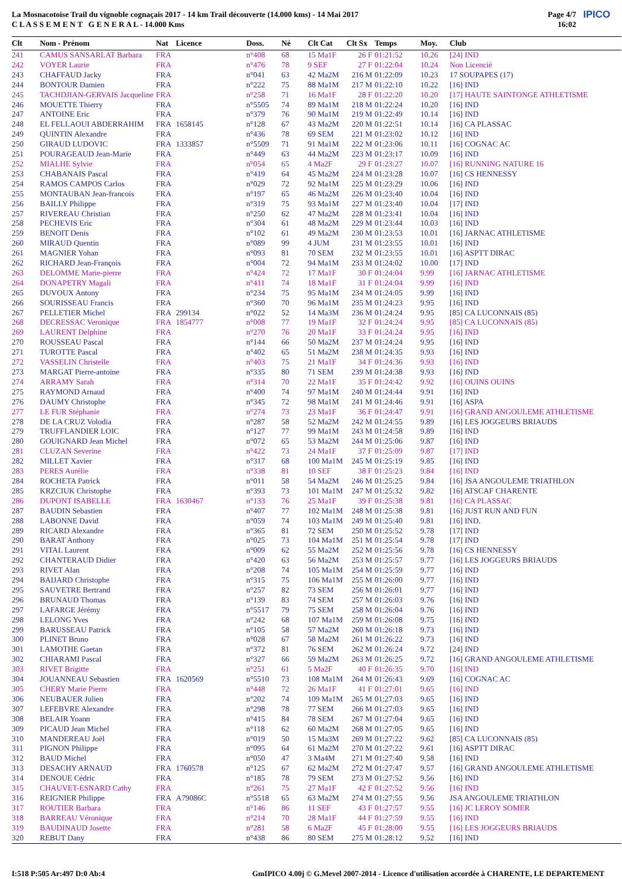La Mosnacotoise Trail du vignoble cognaçais 2017 - 14 km Trail découverte (14.000 kms) - 14 Mai 2017
C L A S S E M E N T G E N E R A L - 14.000 Kms
Page 4/7
16:02
IPICO
| Clt | Nom - Prénom | Nat | Licence | Doss. | Né | Clt Cat | Clt Sx | Temps | Moy. | Club |
| --- | --- | --- | --- | --- | --- | --- | --- | --- | --- | --- |
| 241 | CAMUS SANSARLAT Barbara | FRA | | n°408 | 68 | 15 Ma1F | 26 F | 01:21:52 | 10.26 | [24] IND |
| 242 | VOYER Laurie | FRA | | n°476 | 78 | 9 SEF | 27 F | 01:22:04 | 10.24 | Non Licencié |
| 243 | CHAFFAUD Jacky | FRA | | n°041 | 63 | 42 Ma2M | 216 M | 01:22:09 | 10.23 | 17 SOUPAPES (17) |
| 244 | BONTOUR Damien | FRA | | n°222 | 75 | 88 Ma1M | 217 M | 01:22:10 | 10.22 | [16] IND |
| 245 | TACHDJIAN-GERVAIS Jacqueline | FRA | | n°258 | 71 | 16 Ma1F | 28 F | 01:22:20 | 10.20 | [17] HAUTE SAINTONGE ATHLETISME |
| 246 | MOUETTE Thierry | FRA | | n°5505 | 74 | 89 Ma1M | 218 M | 01:22:24 | 10.20 | [16] IND |
| 247 | ANTOINE Eric | FRA | | n°379 | 76 | 90 Ma1M | 219 M | 01:22:49 | 10.14 | [16] IND |
| 248 | EL FELLAOUI ABDERRAHIM | FRA | 1658145 | n°128 | 67 | 43 Ma2M | 220 M | 01:22:51 | 10.14 | [16] CA PLASSAC |
| 249 | QUINTIN Alexandre | FRA | | n°436 | 78 | 69 SEM | 221 M | 01:23:02 | 10.12 | [16] IND |
| 250 | GIRAUD LUDOVIC | FRA | 1333857 | n°5509 | 71 | 91 Ma1M | 222 M | 01:23:06 | 10.11 | [16] COGNAC AC |
| 251 | POURAGEAUD Jean-Marie | FRA | | n°449 | 63 | 44 Ma2M | 223 M | 01:23:17 | 10.09 | [16] IND |
| 252 | MIALHE Sylvie | FRA | | n°054 | 65 | 4 Ma2F | 29 F | 01:23:27 | 10.07 | [16] RUNNING NATURE 16 |
| 253 | CHABANAIS Pascal | FRA | | n°419 | 64 | 45 Ma2M | 224 M | 01:23:28 | 10.07 | [16] CS HENNESSY |
| 254 | RAMOS CAMPOS Carlos | FRA | | n°029 | 72 | 92 Ma1M | 225 M | 01:23:29 | 10.06 | [16] IND |
| 255 | MONTAUBAN Jean-francois | FRA | | n°197 | 65 | 46 Ma2M | 226 M | 01:23:40 | 10.04 | [16] IND |
| 256 | BAILLY Philippe | FRA | | n°319 | 75 | 93 Ma1M | 227 M | 01:23:40 | 10.04 | [17] IND |
| 257 | RIVEREAU Christian | FRA | | n°250 | 62 | 47 Ma2M | 228 M | 01:23:41 | 10.04 | [16] IND |
| 258 | PECHEVIS Eric | FRA | | n°304 | 61 | 48 Ma2M | 229 M | 01:23:44 | 10.03 | [16] IND |
| 259 | BENOIT Denis | FRA | | n°102 | 61 | 49 Ma2M | 230 M | 01:23:53 | 10.01 | [16] JARNAC ATHLETISME |
| 260 | MIRAUD Quentin | FRA | | n°089 | 99 | 4 JUM | 231 M | 01:23:55 | 10.01 | [16] IND |
| 261 | MAGNIER Yohan | FRA | | n°093 | 81 | 70 SEM | 232 M | 01:23:55 | 10.01 | [16] ASPTT DIRAC |
| 262 | RICHARD Jean-François | FRA | | n°004 | 72 | 94 Ma1M | 233 M | 01:24:02 | 10.00 | [17] IND |
| 263 | DELOMME Marie-pierre | FRA | | n°424 | 72 | 17 Ma1F | 30 F | 01:24:04 | 9.99 | [16] JARNAC ATHLETISME |
| 264 | DONAPETRY Magali | FRA | | n°411 | 74 | 18 Ma1F | 31 F | 01:24:04 | 9.99 | [16] IND |
| 265 | DUVOUX Antony | FRA | | n°234 | 75 | 95 Ma1M | 234 M | 01:24:05 | 9.99 | [16] IND |
| 266 | SOURISSEAU Francis | FRA | | n°360 | 70 | 96 Ma1M | 235 M | 01:24:23 | 9.95 | [16] IND |
| 267 | PELLETIER Michel | FRA | 299134 | n°022 | 52 | 14 Ma3M | 236 M | 01:24:24 | 9.95 | [85] CA LUCONNAIS (85) |
| 268 | DECRESSAC Veronique | FRA | 1854777 | n°008 | 77 | 19 Ma1F | 32 F | 01:24:24 | 9.95 | [85] CA LUCONNAIS (85) |
| 269 | LAURENT Delphine | FRA | | n°270 | 76 | 20 Ma1F | 33 F | 01:24:24 | 9.95 | [16] IND |
| 270 | ROUSSEAU Pascal | FRA | | n°144 | 66 | 50 Ma2M | 237 M | 01:24:24 | 9.95 | [16] IND |
| 271 | TUROTTE Pascal | FRA | | n°402 | 65 | 51 Ma2M | 238 M | 01:24:35 | 9.93 | [16] IND |
| 272 | VASSELIN Christelle | FRA | | n°403 | 75 | 21 Ma1F | 34 F | 01:24:36 | 9.93 | [16] IND |
| 273 | MARGAT Pierre-antoine | FRA | | n°335 | 80 | 71 SEM | 239 M | 01:24:38 | 9.93 | [16] IND |
| 274 | ARRAMY Sarah | FRA | | n°314 | 70 | 22 Ma1F | 35 F | 01:24:42 | 9.92 | [16] OUINS OUINS |
| 275 | RAYMOND Arnaud | FRA | | n°400 | 74 | 97 Ma1M | 240 M | 01:24:44 | 9.91 | [16] IND |
| 276 | DAUMY Christophe | FRA | | n°345 | 72 | 98 Ma1M | 241 M | 01:24:46 | 9.91 | [16] ASPA |
| 277 | LE FUR Stéphanie | FRA | | n°274 | 73 | 23 Ma1F | 36 F | 01:24:47 | 9.91 | [16] GRAND ANGOULEME ATHLETISME |
| 278 | DE LA CRUZ Volodia | FRA | | n°287 | 58 | 52 Ma2M | 242 M | 01:24:55 | 9.89 | [16] LES JOGGEURS BRIAUDS |
| 279 | TRUFFLANDIER LOIC | FRA | | n°127 | 77 | 99 Ma1M | 243 M | 01:24:58 | 9.89 | [16] IND |
| 280 | GOUIGNARD Jean Michel | FRA | | n°072 | 65 | 53 Ma2M | 244 M | 01:25:06 | 9.87 | [16] IND |
| 281 | CLUZAN Severine | FRA | | n°422 | 73 | 24 Ma1F | 37 F | 01:25:09 | 9.87 | [17] IND |
| 282 | MILLET Xavier | FRA | | n°317 | 68 | 100 Ma1M | 245 M | 01:25:19 | 9.85 | [16] IND |
| 283 | PERES Aurélie | FRA | | n°338 | 81 | 10 SEF | 38 F | 01:25:23 | 9.84 | [16] IND |
| 284 | ROCHETA Patrick | FRA | | n°011 | 58 | 54 Ma2M | 246 M | 01:25:25 | 9.84 | [16] JSA ANGOULEME TRIATHLON |
| 285 | KRZCIUK Christophe | FRA | | n°393 | 73 | 101 Ma1M | 247 M | 01:25:32 | 9.82 | [16] ATSCAF CHARENTE |
| 286 | DUPONT ISABELLE | FRA | 1630467 | n°133 | 76 | 25 Ma1F | 39 F | 01:25:38 | 9.81 | [16] CA PLASSAC |
| 287 | BAUDIN Sebastien | FRA | | n°407 | 77 | 102 Ma1M | 248 M | 01:25:38 | 9.81 | [16] JUST RUN AND FUN |
| 288 | LABONNE David | FRA | | n°059 | 74 | 103 Ma1M | 249 M | 01:25:40 | 9.81 | [16] IND. |
| 289 | RICARD Alexandre | FRA | | n°365 | 81 | 72 SEM | 250 M | 01:25:52 | 9.78 | [17] IND |
| 290 | BARAT Anthony | FRA | | n°025 | 73 | 104 Ma1M | 251 M | 01:25:54 | 9.78 | [17] IND |
| 291 | VITAL Laurent | FRA | | n°009 | 62 | 55 Ma2M | 252 M | 01:25:56 | 9.78 | [16] CS HENNESSY |
| 292 | CHANTERAUD Didier | FRA | | n°420 | 63 | 56 Ma2M | 253 M | 01:25:57 | 9.77 | [16] LES JOGGEURS BRIAUDS |
| 293 | RIVET Alan | FRA | | n°208 | 74 | 105 Ma1M | 254 M | 01:25:59 | 9.77 | [16] IND |
| 294 | BAIJARD Christophe | FRA | | n°315 | 75 | 106 Ma1M | 255 M | 01:26:00 | 9.77 | [16] IND |
| 295 | SAUVETRE Bertrand | FRA | | n°257 | 82 | 73 SEM | 256 M | 01:26:01 | 9.77 | [16] IND |
| 296 | BRUNAUD Thomas | FRA | | n°139 | 83 | 74 SEM | 257 M | 01:26:03 | 9.76 | [16] IND |
| 297 | LAFARGE Jérémy | FRA | | n°5517 | 79 | 75 SEM | 258 M | 01:26:04 | 9.76 | [16] IND |
| 298 | LELONG Yves | FRA | | n°242 | 68 | 107 Ma1M | 259 M | 01:26:08 | 9.75 | [16] IND |
| 299 | BARUSSEAU Patrick | FRA | | n°105 | 58 | 57 Ma2M | 260 M | 01:26:18 | 9.73 | [16] IND |
| 300 | PLINET Bruno | FRA | | n°028 | 67 | 58 Ma2M | 261 M | 01:26:22 | 9.73 | [16] IND |
| 301 | LAMOTHE Gaetan | FRA | | n°372 | 81 | 76 SEM | 262 M | 01:26:24 | 9.72 | [24] IND |
| 302 | CHIARAMI Pascal | FRA | | n°327 | 66 | 59 Ma2M | 263 M | 01:26:25 | 9.72 | [16] GRAND ANGOULEME ATHLETISME |
| 303 | RIVET Brigitte | FRA | | n°251 | 61 | 5 Ma2F | 40 F | 01:26:35 | 9.70 | [16] IND |
| 304 | JOUANNEAU Sebastien | FRA | 1620569 | n°5510 | 73 | 108 Ma1M | 264 M | 01:26:43 | 9.69 | [16] COGNAC AC |
| 305 | CHERY Marie Pierre | FRA | | n°448 | 72 | 26 Ma1F | 41 F | 01:27:01 | 9.65 | [16] IND |
| 306 | NEUBAUER Julien | FRA | | n°202 | 74 | 109 Ma1M | 265 M | 01:27:03 | 9.65 | [16] IND |
| 307 | LEFEBVRE Alexandre | FRA | | n°298 | 78 | 77 SEM | 266 M | 01:27:03 | 9.65 | [16] IND |
| 308 | BELAIR Yoann | FRA | | n°415 | 84 | 78 SEM | 267 M | 01:27:04 | 9.65 | [16] IND |
| 309 | PICAUD Jean Michel | FRA | | n°118 | 62 | 60 Ma2M | 268 M | 01:27:05 | 9.65 | [16] IND |
| 310 | MANDEREAU Joël | FRA | | n°019 | 50 | 15 Ma3M | 269 M | 01:27:22 | 9.62 | [85] CA LUCONNAIS (85) |
| 311 | PIGNON Philippe | FRA | | n°095 | 64 | 61 Ma2M | 270 M | 01:27:22 | 9.61 | [16] ASPTT DIRAC |
| 312 | BAUD Michel | FRA | | n°050 | 47 | 3 Ma4M | 271 M | 01:27:40 | 9.58 | [16] IND |
| 313 | DESACHY ARNAUD | FRA | 1760578 | n°125 | 67 | 62 Ma2M | 272 M | 01:27:47 | 9.57 | [16] GRAND ANGOULEME ATHLETISME |
| 314 | DENOUE Cédric | FRA | | n°185 | 78 | 79 SEM | 273 M | 01:27:52 | 9.56 | [16] IND |
| 315 | CHAUVET-ESNARD Cathy | FRA | | n°261 | 75 | 27 Ma1F | 42 F | 01:27:52 | 9.56 | [16] IND |
| 316 | REIGNIER Philippe | FRA | A79086C | n°5518 | 65 | 63 Ma2M | 274 M | 01:27:55 | 9.56 | JSA ANGOULEME TRIATHLON |
| 317 | ROUTIER Barbara | FRA | | n°146 | 86 | 11 SEF | 43 F | 01:27:57 | 9.55 | [16] JC LEROY SOMER |
| 318 | BARREAU Véronique | FRA | | n°214 | 70 | 28 Ma1F | 44 F | 01:27:59 | 9.55 | [16] IND |
| 319 | BAUDINAUD Josette | FRA | | n°281 | 58 | 6 Ma2F | 45 F | 01:28:00 | 9.55 | [16] LES JOGGEURS BRIAUDS |
| 320 | REBUT Dany | FRA | | n°438 | 86 | 80 SEM | 275 M | 01:28:12 | 9.52 | [16] IND |
I:518 P:505 Ar:497 D:0 Ab:4 GmIPICO 4.00j © G.Mevel 2007-2014 - Licence d'utilisation accordée à CHARENTE, LE DEPARTEMENT